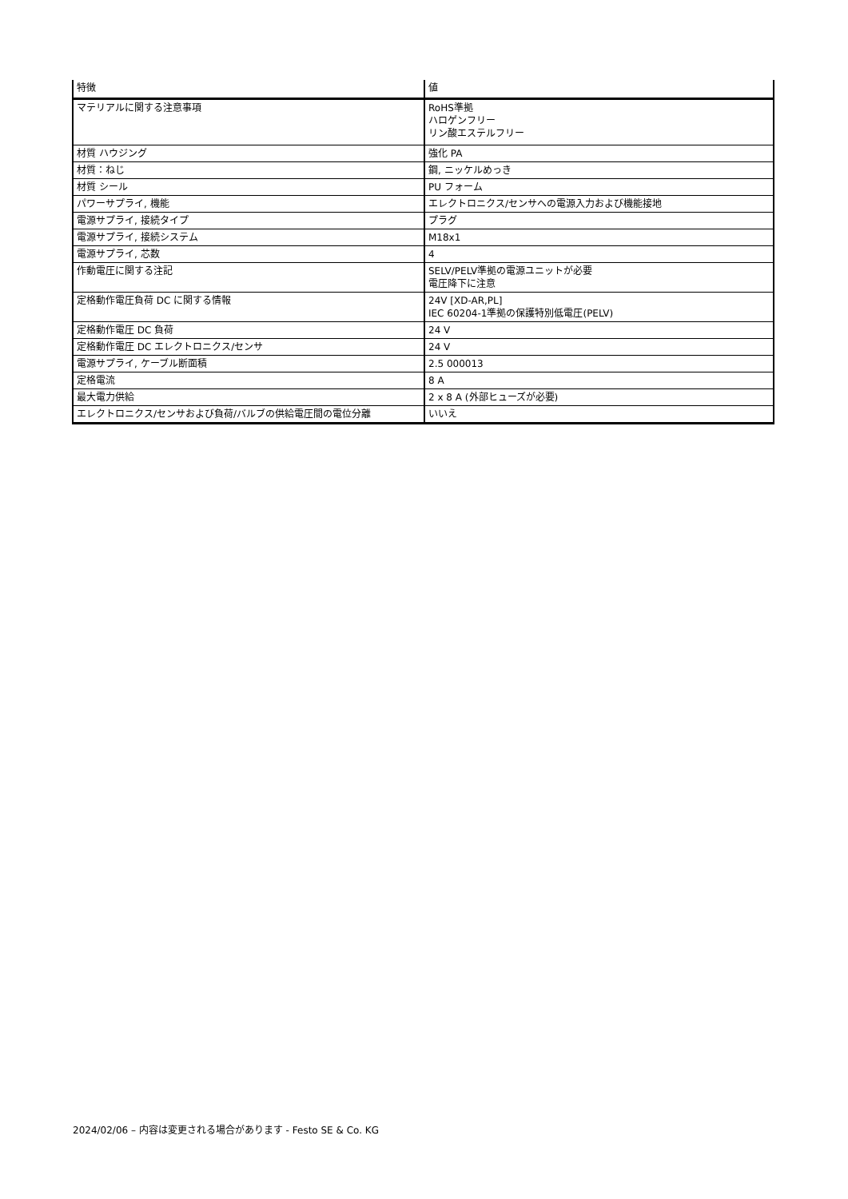| 特徴 | 値 |
| --- | --- |
| マテリアルに関する注意事項 | RoHS準拠 ハロゲンフリー リン酸エステルフリー |
| 材質 ハウジング | 強化 PA |
| 材質：ねじ | 鋼, ニッケルめっき |
| 材質 シール | PU フォーム |
| パワーサプライ, 機能 | エレクトロニクス/センサへの電源入力および機能接地 |
| 電源サプライ, 接続タイプ | プラグ |
| 電源サプライ, 接続システム | M18x1 |
| 電源サプライ, 芯数 | 4 |
| 作動電圧に関する注記 | SELV/PELV準拠の電源ユニットが必要 電圧降下に注意 |
| 定格動作電圧負荷 DC に関する情報 | 24V [XD-AR,PL] IEC 60204-1準拠の保護特別低電圧(PELV) |
| 定格動作電圧 DC 負荷 | 24 V |
| 定格動作電圧 DC エレクトロニクス/センサ | 24 V |
| 電源サプライ, ケーブル断面積 | 2.5 000013 |
| 定格電流 | 8 A |
| 最大電力供給 | 2 x 8 A (外部ヒューズが必要) |
| エレクトロニクス/センサおよび負荷/バルブの供給電圧間の電位分離 | いいえ |
2024/02/06 – 内容は変更される場合があります - Festo SE & Co. KG